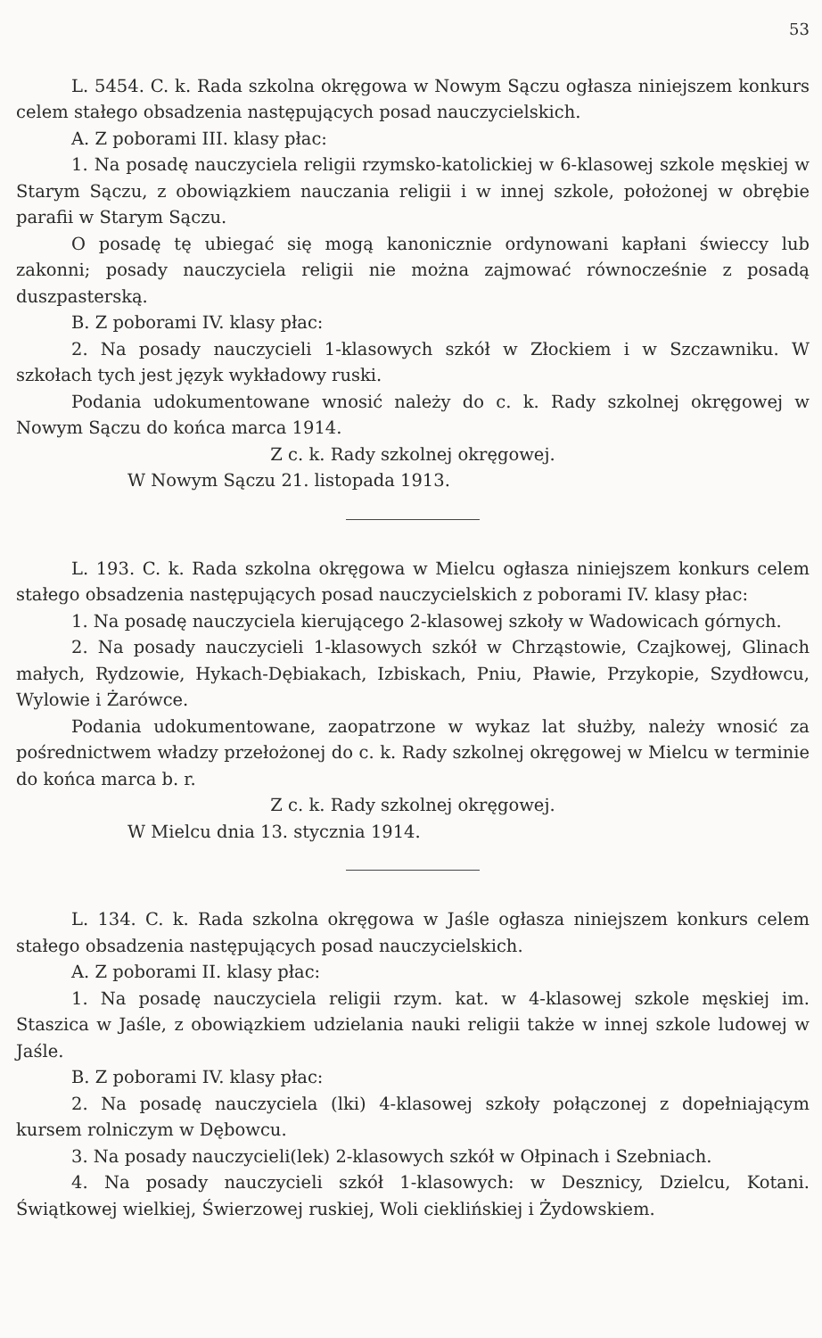53
L. 5454. C. k. Rada szkolna okręgowa w Nowym Sączu ogłasza niniejszem konkurs celem stałego obsadzenia następujących posad nauczycielskich.
A. Z poborami III. klasy płac:
1. Na posadę nauczyciela religii rzymsko-katolickiej w 6-klasowej szkole męskiej w Starym Sączu, z obowiązkiem nauczania religii i w innej szkole, położonej w obrębie parafii w Starym Sączu.
O posadę tę ubiegać się mogą kanonicznie ordynowani kapłani świeccy lub zakonni; posady nauczyciela religii nie można zajmować równocześnie z posadą duszpasterską.
B. Z poborami IV. klasy płac:
2. Na posady nauczycieli 1-klasowych szkół w Złockiem i w Szczawniku. W szkołach tych jest język wykładowy ruski.
Podania udokumentowane wnosić należy do c. k. Rady szkolnej okręgowej w Nowym Sączu do końca marca 1914.
Z c. k. Rady szkolnej okręgowej.
W Nowym Sączu 21. listopada 1913.
L. 193. C. k. Rada szkolna okręgowa w Mielcu ogłasza niniejszem konkurs celem stałego obsadzenia następujących posad nauczycielskich z poborami IV. klasy płac:
1. Na posadę nauczyciela kierującego 2-klasowej szkoły w Wadowicach górnych.
2. Na posady nauczycieli 1-klasowych szkół w Chrząstowie, Czajkowej, Glinach małych, Rydzowie, Hykach-Dębiakach, Izbiskach, Pniu, Pławie, Przykopie, Szydłowcu, Wylowie i Żarówce.
Podania udokumentowane, zaopatrzone w wykaz lat służby, należy wnosić za pośrednictwem władzy przełożonej do c. k. Rady szkolnej okręgowej w Mielcu w terminie do końca marca b. r.
Z c. k. Rady szkolnej okręgowej.
W Mielcu dnia 13. stycznia 1914.
L. 134. C. k. Rada szkolna okręgowa w Jaśle ogłasza niniejszem konkurs celem stałego obsadzenia następujących posad nauczycielskich.
A. Z poborami II. klasy płac:
1. Na posadę nauczyciela religii rzym. kat. w 4-klasowej szkole męskiej im. Staszica w Jaśle, z obowiązkiem udzielania nauki religii także w innej szkole ludowej w Jaśle.
B. Z poborami IV. klasy płac:
2. Na posadę nauczyciela (lki) 4-klasowej szkoły połączonej z dopełniającym kursem rolniczym w Dębowcu.
3. Na posady nauczycieli(lek) 2-klasowych szkół w Ołpinach i Szebniach.
4. Na posady nauczycieli szkół 1-klasowych: w Desznicy, Dzielcu, Kotani. Świątkowej wielkiej, Świerzowej ruskiej, Woli cieklińskiej i Żydowskiem.